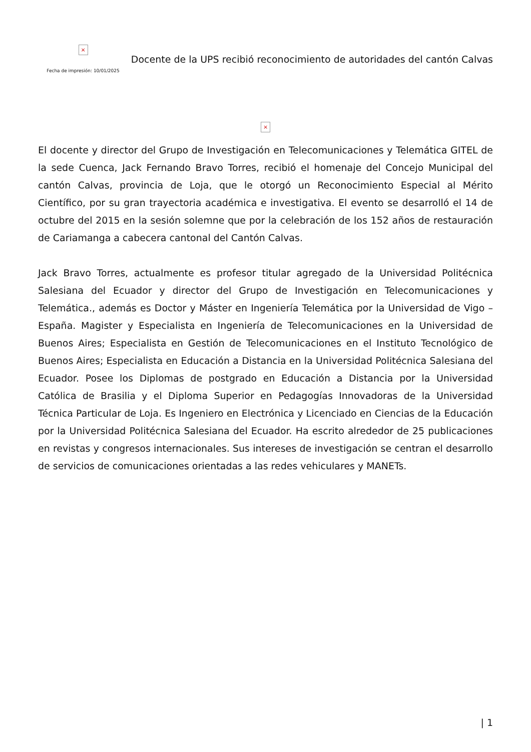×
Fecha de impresión: 10/01/2025
Docente de la UPS recibió reconocimiento de autoridades del cantón Calvas
×
El docente y director del Grupo de Investigación en Telecomunicaciones y Telemática GITEL de la sede Cuenca, Jack Fernando Bravo Torres, recibió el homenaje del Concejo Municipal del cantón Calvas, provincia de Loja, que le otorgó un Reconocimiento Especial al Mérito Científico, por su gran trayectoria académica e investigativa. El evento se desarrolló el 14 de octubre del 2015 en la sesión solemne que por la celebración de los 152 años de restauración de Cariamanga a cabecera cantonal del Cantón Calvas.
Jack Bravo Torres, actualmente es profesor titular agregado de la Universidad Politécnica Salesiana del Ecuador y director del Grupo de Investigación en Telecomunicaciones y Telemática., además es Doctor y Máster en Ingeniería Telemática por la Universidad de Vigo – España. Magister y Especialista en Ingeniería de Telecomunicaciones en la Universidad de Buenos Aires; Especialista en Gestión de Telecomunicaciones en el Instituto Tecnológico de Buenos Aires; Especialista en Educación a Distancia en la Universidad Politécnica Salesiana del Ecuador. Posee los Diplomas de postgrado en Educación a Distancia por la Universidad Católica de Brasilia y el Diploma Superior en Pedagogías Innovadoras de la Universidad Técnica Particular de Loja. Es Ingeniero en Electrónica y Licenciado en Ciencias de la Educación por la Universidad Politécnica Salesiana del Ecuador. Ha escrito alrededor de 25 publicaciones en revistas y congresos internacionales. Sus intereses de investigación se centran el desarrollo de servicios de comunicaciones orientadas a las redes vehiculares y MANETs.
| 1